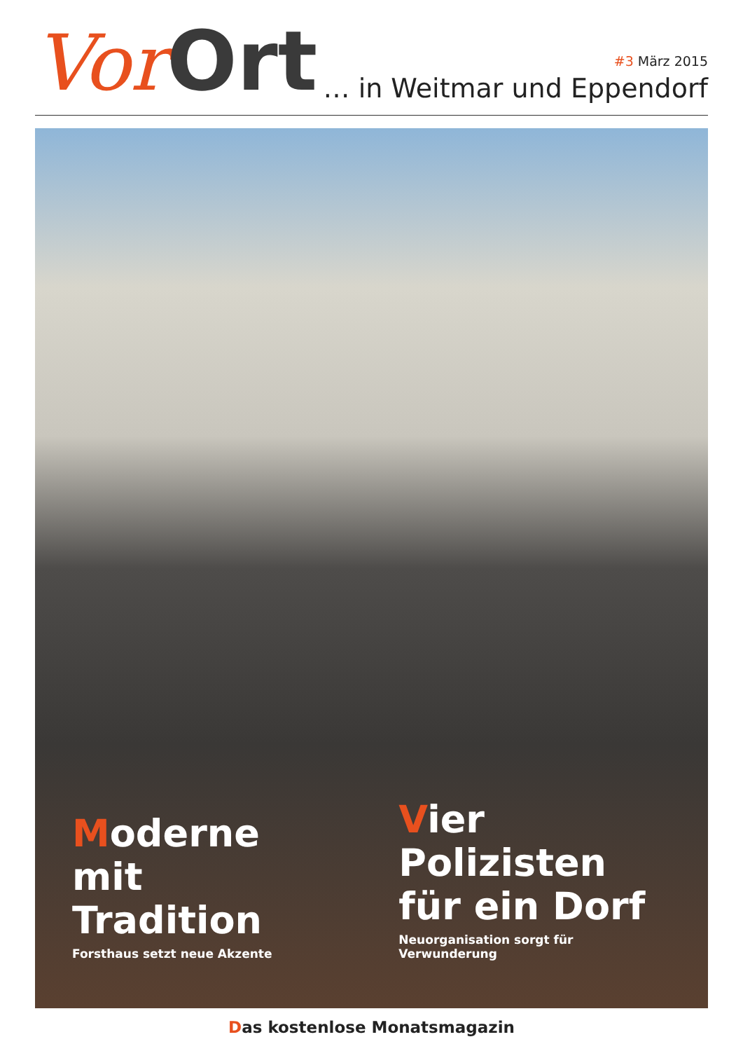Vor Ort
#3 März 2015
… in Weitmar und Eppendorf
Moderne
mit Tradition
Forsthaus setzt neue Akzente
Vier Polizisten
für ein Dorf
Neuorganisation sorgt für Verwunderung
Das kostenlose Monatsmagazin